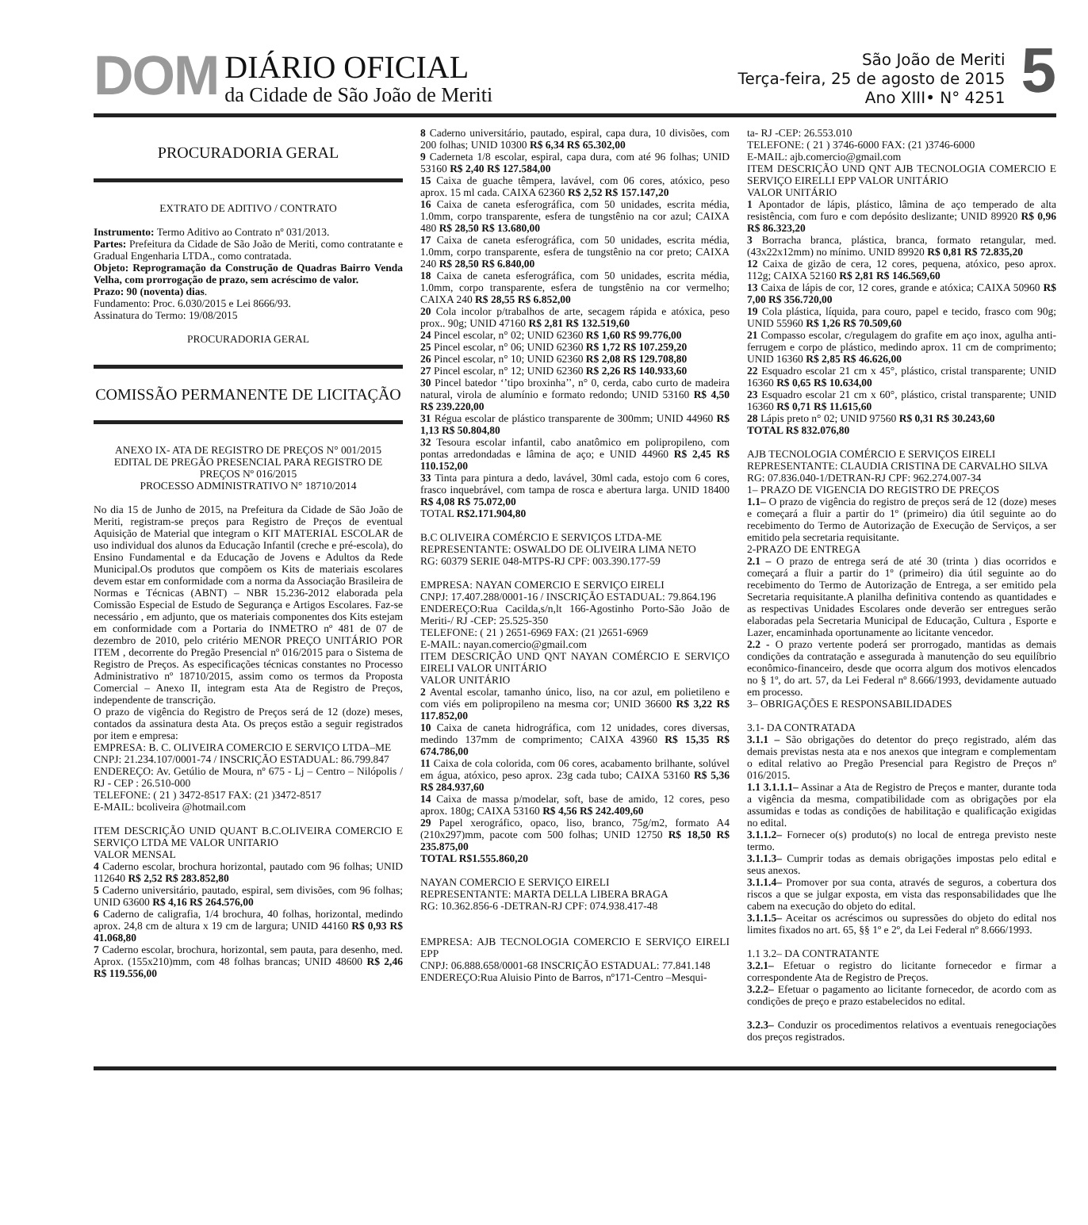DOM
DIÁRIO OFICIAL
da Cidade de São João de Meriti
São João de Meriti
Terça-feira, 25 de agosto de 2015
Ano XIII• N° 4251
5
PROCURADORIA GERAL
EXTRATO DE ADITIVO / CONTRATO
Instrumento: Termo Aditivo ao Contrato nº 031/2013.
Partes: Prefeitura da Cidade de São João de Meriti, como contratante e Gradual Engenharia LTDA., como contratada.
Objeto: Reprogramação da Construção de Quadras Bairro Venda Velha, com prorrogação de prazo, sem acréscimo de valor.
Prazo: 90 (noventa) dias.
Fundamento: Proc. 6.030/2015 e Lei 8666/93.
Assinatura do Termo: 19/08/2015
PROCURADORIA GERAL
COMISSÃO PERMANENTE DE LICITAÇÃO
ANEXO IX- ATA DE REGISTRO DE PREÇOS N° 001/2015
EDITAL DE PREGÃO PRESENCIAL PARA REGISTRO DE PREÇOS Nº 016/2015
PROCESSO ADMINISTRATIVO N° 18710/2014
No dia 15 de Junho de 2015, na Prefeitura da Cidade de São João de Meriti, registram-se preços para Registro de Preços de eventual Aquisição de Material que integram o KIT MATERIAL ESCOLAR de uso individual dos alunos da Educação Infantil (creche e pré-escola), do Ensino Fundamental e da Educação de Jovens e Adultos da Rede Municipal.Os produtos que compõem os Kits de materiais escolares devem estar em conformidade com a norma da Associação Brasileira de Normas e Técnicas (ABNT) – NBR 15.236-2012 elaborada pela Comissão Especial de Estudo de Segurança e Artigos Escolares. Faz-se necessário , em adjunto, que os materiais componentes dos Kits estejam em conformidade com a Portaria do INMETRO nº 481 de 07 de dezembro de 2010, pelo critério MENOR PREÇO UNITÁRIO POR ITEM , decorrente do Pregão Presencial nº 016/2015 para o Sistema de Registro de Preços. As especificações técnicas constantes no Processo Administrativo nº 18710/2015, assim como os termos da Proposta Comercial – Anexo II, integram esta Ata de Registro de Preços, independente de transcrição.
O prazo de vigência do Registro de Preços será de 12 (doze) meses, contados da assinatura desta Ata. Os preços estão a seguir registrados por item e empresa:
EMPRESA: B. C. OLIVEIRA COMERCIO E SERVIÇO LTDA–ME
CNPJ: 21.234.107/0001-74 / INSCRIÇÃO ESTADUAL: 86.799.847
ENDEREÇO: Av. Getúlio de Moura, nº 675 - Lj – Centro – Nilópolis / RJ - CEP : 26.510-000
TELEFONE: ( 21 ) 3472-8517 FAX: (21 )3472-8517
E-MAIL: bcoliveira @hotmail.com
ITEM DESCRIÇÃO UNID QUANT B.C.OLIVEIRA COMERCIO E SERVIÇO LTDA ME VALOR UNITARIO
VALOR MENSAL
4 Caderno escolar, brochura horizontal, pautado com 96 folhas; UNID 112640 R$ 2,52 R$ 283.852,80
5 Caderno universitário, pautado, espiral, sem divisões, com 96 folhas; UNID 63600 R$ 4,16 R$ 264.576,00
6 Caderno de caligrafia, 1/4 brochura, 40 folhas, horizontal, medindo aprox. 24,8 cm de altura x 19 cm de largura; UNID 44160 R$ 0,93 R$ 41.068,80
7 Caderno escolar, brochura, horizontal, sem pauta, para desenho, med. Aprox. (155x210)mm, com 48 folhas brancas; UNID 48600 R$ 2,46 R$ 119.556,00
8 Caderno universitário, pautado, espiral, capa dura, 10 divisões, com 200 folhas; UNID 10300 R$ 6,34 R$ 65.302,00
9 Caderneta 1/8 escolar, espiral, capa dura, com até 96 folhas; UNID 53160 R$ 2,40 R$ 127.584,00
15 Caixa de guache têmpera, lavável, com 06 cores, atóxico, peso aprox. 15 ml cada. CAIXA 62360 R$ 2,52 R$ 157.147,20
16 Caixa de caneta esferográfica, com 50 unidades, escrita média, 1.0mm, corpo transparente, esfera de tungstênio na cor azul; CAIXA 480 R$ 28,50 R$ 13.680,00
17 Caixa de caneta esferográfica, com 50 unidades, escrita média, 1.0mm, corpo transparente, esfera de tungstênio na cor preto; CAIXA 240 R$ 28,50 R$ 6.840,00
18 Caixa de caneta esferográfica, com 50 unidades, escrita média, 1.0mm, corpo transparente, esfera de tungstênio na cor vermelho; CAIXA 240 R$ 28,55 R$ 6.852,00
20 Cola incolor p/trabalhos de arte, secagem rápida e atóxica, peso prox.. 90g; UNID 47160 R$ 2,81 R$ 132.519,60
24 Pincel escolar, n° 02; UNID 62360 R$ 1,60 R$ 99.776,00
25 Pincel escolar, n° 06; UNID 62360 R$ 1,72 R$ 107.259,20
26 Pincel escolar, n° 10; UNID 62360 R$ 2,08 R$ 129.708,80
27 Pincel escolar, n° 12; UNID 62360 R$ 2,26 R$ 140.933,60
30 Pincel batedor ‘’tipo broxinha’’, n° 0, cerda, cabo curto de madeira natural, virola de alumínio e formato redondo; UNID 53160 R$ 4,50 R$ 239.220,00
31 Régua escolar de plástico transparente de 300mm; UNID 44960 R$ 1,13 R$ 50.804,80
32 Tesoura escolar infantil, cabo anatômico em polipropileno, com pontas arredondadas e lâmina de aço; e UNID 44960 R$ 2,45 R$ 110.152,00
33 Tinta para pintura a dedo, lavável, 30ml cada, estojo com 6 cores, frasco inquebrável, com tampa de rosca e abertura larga. UNID 18400 R$ 4,08 R$ 75.072,00
TOTAL R$2.171.904,80
B.C OLIVEIRA COMÉRCIO E SERVIÇOS LTDA-ME
REPRESENTANTE: OSWALDO DE OLIVEIRA LIMA NETO
RG: 60379 SERIE 048-MTPS-RJ CPF: 003.390.177-59
EMPRESA: NAYAN COMERCIO E SERVIÇO EIRELI
CNPJ: 17.407.288/0001-16 / INSCRIÇÃO ESTADUAL: 79.864.196
ENDEREÇO:Rua Cacilda,s/n,lt 166-Agostinho Porto-São João de Meriti-/ RJ -CEP: 25.525-350
TELEFONE: ( 21 ) 2651-6969 FAX: (21 )2651-6969
E-MAIL: nayan.comercio@gmail.com
ITEM DESCRIÇÃO UND QNT NAYAN COMÉRCIO E SERVIÇO EIRELI VALOR UNITÁRIO
VALOR UNITÁRIO
2 Avental escolar, tamanho único, liso, na cor azul, em polietileno e com viés em polipropileno na mesma cor; UNID 36600 R$ 3,22 R$ 117.852,00
10 Caixa de caneta hidrográfica, com 12 unidades, cores diversas, medindo 137mm de comprimento; CAIXA 43960 R$ 15,35 R$ 674.786,00
11 Caixa de cola colorida, com 06 cores, acabamento brilhante, solúvel em água, atóxico, peso aprox. 23g cada tubo; CAIXA 53160 R$ 5,36 R$ 284.937,60
14 Caixa de massa p/modelar, soft, base de amido, 12 cores, peso aprox. 180g; CAIXA 53160 R$ 4,56 R$ 242.409,60
29 Papel xerográfico, opaco, liso, branco, 75g/m2, formato A4 (210x297)mm, pacote com 500 folhas; UNID 12750 R$ 18,50 R$ 235.875,00
TOTAL R$1.555.860,20
NAYAN COMERCIO E SERVIÇO EIRELI
REPRESENTANTE: MARTA DELLA LIBERA BRAGA
RG: 10.362.856-6 -DETRAN-RJ CPF: 074.938.417-48
EMPRESA: AJB TECNOLOGIA COMERCIO E SERVIÇO EIRELI EPP
CNPJ: 06.888.658/0001-68 INSCRIÇÃO ESTADUAL: 77.841.148
ENDEREÇO:Rua Aluisio Pinto de Barros, nº171-Centro –Mesqui-
ta- RJ -CEP: 26.553.010
TELEFONE: ( 21 ) 3746-6000 FAX: (21 )3746-6000
E-MAIL: ajb.comercio@gmail.com
ITEM DESCRIÇÃO UND QNT AJB TECNOLOGIA COMERCIO E SERVIÇO EIRELLI EPP VALOR UNITÁRIO
VALOR UNITÁRIO
1 Apontador de lápis, plástico, lâmina de aço temperado de alta resistência, com furo e com depósito deslizante; UNID 89920 R$ 0,96 R$ 86.323,20
3 Borracha branca, plástica, branca, formato retangular, med. (43x22x12mm) no mínimo. UNID 89920 R$ 0,81 R$ 72.835,20
12 Caixa de gizão de cera, 12 cores, pequena, atóxico, peso aprox. 112g; CAIXA 52160 R$ 2,81 R$ 146.569,60
13 Caixa de lápis de cor, 12 cores, grande e atóxica; CAIXA 50960 R$ 7,00 R$ 356.720,00
19 Cola plástica, líquida, para couro, papel e tecido, frasco com 90g; UNID 55960 R$ 1,26 R$ 70.509,60
21 Compasso escolar, c/regulagem do grafite em aço inox, agulha anti-ferrugem e corpo de plástico, medindo aprox. 11 cm de comprimento; UNID 16360 R$ 2,85 R$ 46.626,00
22 Esquadro escolar 21 cm x 45°, plástico, cristal transparente; UNID 16360 R$ 0,65 R$ 10.634,00
23 Esquadro escolar 21 cm x 60°, plástico, cristal transparente; UNID 16360 R$ 0,71 R$ 11.615,60
28 Lápis preto n° 02; UNID 97560 R$ 0,31 R$ 30.243,60
TOTAL R$ 832.076,80
AJB TECNOLOGIA COMÉRCIO E SERVIÇOS EIRELI
REPRESENTANTE: CLAUDIA CRISTINA DE CARVALHO SILVA
RG: 07.836.040-1/DETRAN-RJ CPF: 962.274.007-34
1– PRAZO DE VIGENCIA DO REGISTRO DE PREÇOS
1.1– O prazo de vigência do registro de preços será de 12 (doze) meses e começará a fluir a partir do 1º (primeiro) dia útil seguinte ao do recebimento do Termo de Autorização de Execução de Serviços, a ser emitido pela secretaria requisitante.
2-PRAZO DE ENTREGA
2.1 – O prazo de entrega será de até 30 (trinta ) dias ocorridos e começará a fluir a partir do 1º (primeiro) dia útil seguinte ao do recebimento do Termo de Autorização de Entrega, a ser emitido pela Secretaria requisitante.A planilha definitiva contendo as quantidades e as respectivas Unidades Escolares onde deverão ser entregues serão elaboradas pela Secretaria Municipal de Educação, Cultura , Esporte e Lazer, encaminhada oportunamente ao licitante vencedor.
2.2 - O prazo vertente poderá ser prorrogado, mantidas as demais condições da contratação e assegurada à manutenção do seu equilíbrio econômico-financeiro, desde que ocorra algum dos motivos elencados no § 1º, do art. 57, da Lei Federal nº 8.666/1993, devidamente autuado em processo.
3– OBRIGAÇÕES E RESPONSABILIDADES
3.1- DA CONTRATADA
3.1.1 – São obrigações do detentor do preço registrado, além das demais previstas nesta ata e nos anexos que integram e complementam o edital relativo ao Pregão Presencial para Registro de Preços nº 016/2015.
1.1 3.1.1.1– Assinar a Ata de Registro de Preços e manter, durante toda a vigência da mesma, compatibilidade com as obrigações por ela assumidas e todas as condições de habilitação e qualificação exigidas no edital.
3.1.1.2– Fornecer o(s) produto(s) no local de entrega previsto neste termo.
3.1.1.3– Cumprir todas as demais obrigações impostas pelo edital e seus anexos.
3.1.1.4– Promover por sua conta, através de seguros, a cobertura dos riscos a que se julgar exposta, em vista das responsabilidades que lhe cabem na execução do objeto do edital.
3.1.1.5– Aceitar os acréscimos ou supressões do objeto do edital nos limites fixados no art. 65, §§ 1º e 2º, da Lei Federal nº 8.666/1993.
1.1 3.2– DA CONTRATANTE
3.2.1– Efetuar o registro do licitante fornecedor e firmar a correspondente Ata de Registro de Preços.
3.2.2– Efetuar o pagamento ao licitante fornecedor, de acordo com as condições de preço e prazo estabelecidos no edital.
3.2.3– Conduzir os procedimentos relativos a eventuais renegociações dos preços registrados.